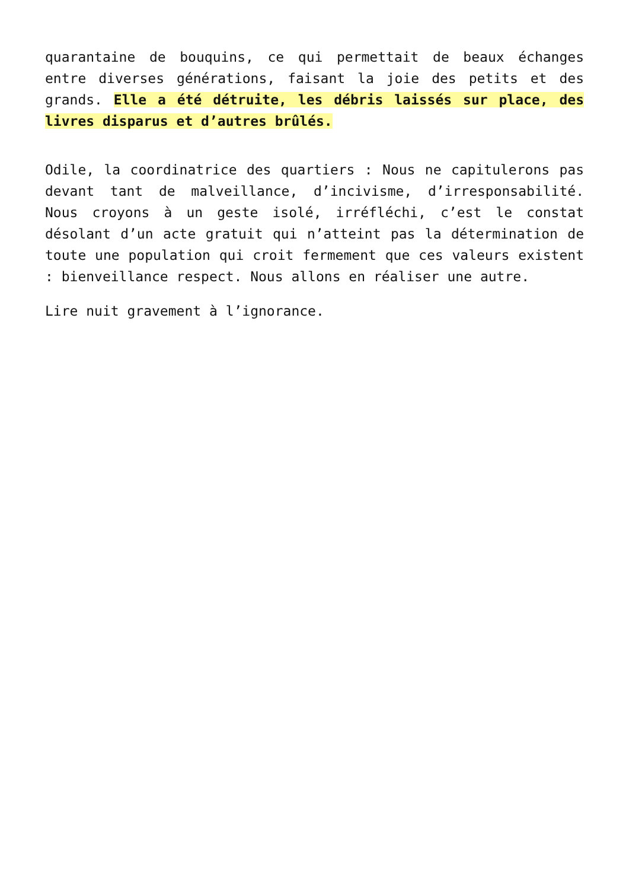quarantaine de bouquins, ce qui permettait de beaux échanges entre diverses générations, faisant la joie des petits et des grands. Elle a été détruite, les débris laissés sur place, des livres disparus et d’autres brûlés.
Odile, la coordinatrice des quartiers : Nous ne capitulerons pas devant tant de malveillance, d’incivisme, d’irresponsabilité. Nous croyons à un geste isolé, irréfléchi, c’est le constat désolant d’un acte gratuit qui n’atteint pas la détermination de toute une population qui croit fermement que ces valeurs existent : bienveillance respect. Nous allons en réaliser une autre.
Lire nuit gravement à l’ignorance.